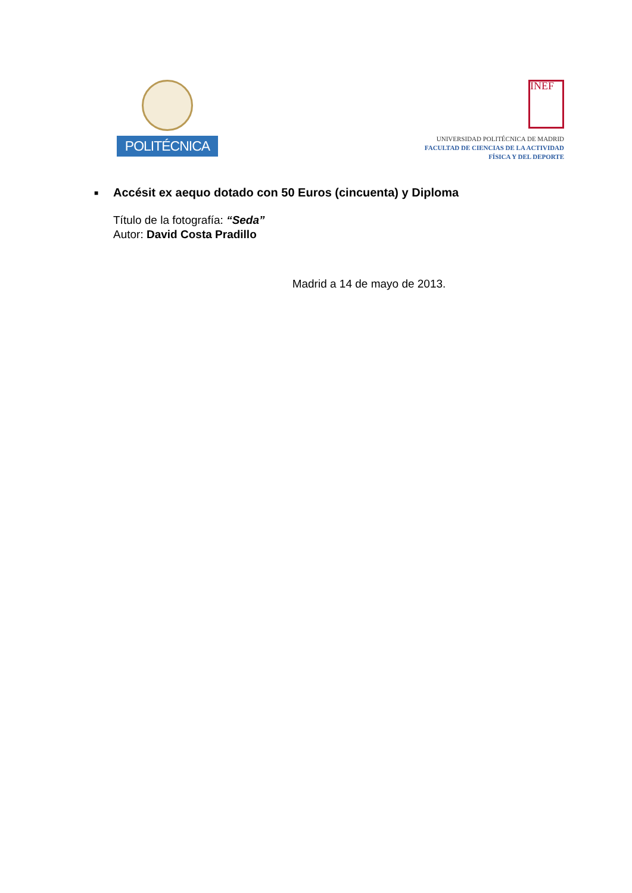POLITÉCNICA
INEF
UNIVERSIDAD POLITÉCNICA DE MADRID
FACULTAD DE CIENCIAS DE LA ACTIVIDAD
FÍSICA Y DEL DEPORTE
■ Accésit ex aequo dotado con 50 Euros (cincuenta) y Diploma
Título de la fotografía: “Seda”
Autor: David Costa Pradillo
Madrid a 14 de mayo de 2013.